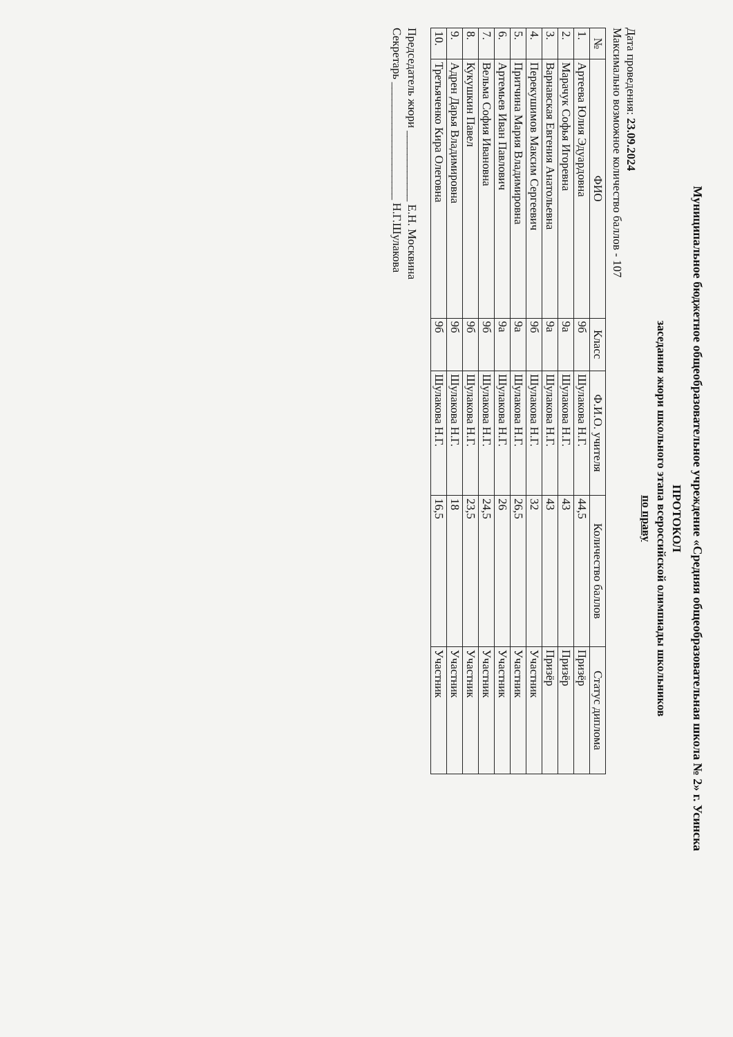Муниципальное бюджетное общеобразовательное учреждение «Средняя общеобразовательная школа № 2» г. Усинска
ПРОТОКОЛ
заседания жюри школьного этапа всероссийской олимпиады школьников
по праву
Дата проведения: 23.09.2024
Максимально возможное количество баллов - 107
| № | ФИО | Класс | Ф.И.О. учителя | Количество баллов | Статус диплома |
| --- | --- | --- | --- | --- | --- |
| 1. | Артеева Юлия Эдуардовна | 9б | Шулакова Н.Г. | 44,5 | Призёр |
| 2. | Марачук Софья Игоревна | 9а | Шулакова Н.Г. | 43 | Призёр |
| 3. | Варнавская Евгения Анатольевна | 9а | Шулакова Н.Г. | 43 | Призёр |
| 4. | Перекушимов Максим Сергеевич | 9б | Шулакова Н.Г. | 32 | Участник |
| 5. | Притчина Мария Владимировна | 9а | Шулакова Н.Г. | 26,5 | Участник |
| 6. | Артемьев Иван Павлович | 9а | Шулакова Н.Г. | 26 | Участник |
| 7. | Вельма София Ивановна | 9б | Шулакова Н.Г. | 24,5 | Участник |
| 8. | Кукушкин Павел | 9б | Шулакова Н.Г. | 23,5 | Участник |
| 9. | Адрен Дарья Владимировна | 9б | Шулакова Н.Г. | 18 | Участник |
| 10. | Третьяченко Кира Олеговна | 9б | Шулакова Н.Г. | 16,5 | Участник |
Председатель жюри ____________ Е.Н. Москвина
Секретарь ____________________ Н.Г.Шулакова